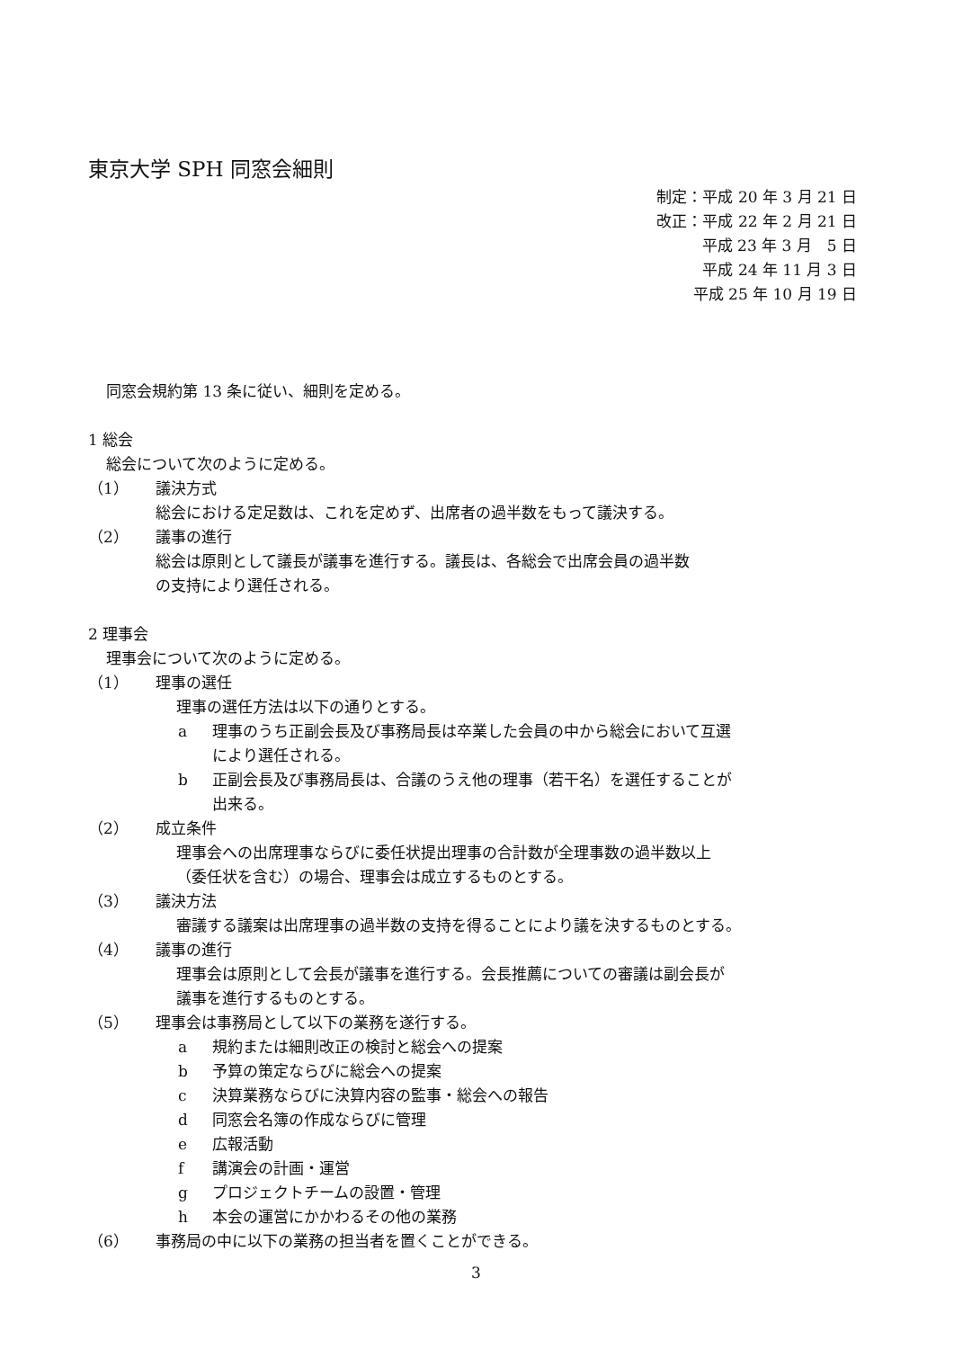東京大学 SPH 同窓会細則
制定：平成 20 年 3 月 21 日
改正：平成 22 年 2 月 21 日
平成 23 年 3 月　5 日
平成 24 年 11 月 3 日
平成 25 年 10 月 19 日
同窓会規約第 13 条に従い、細則を定める。
1 総会
総会について次のように定める。
（1） 議決方式
総会における定足数は、これを定めず、出席者の過半数をもって議決する。
（2） 議事の進行
総会は原則として議長が議事を進行する。議長は、各総会で出席会員の過半数
の支持により選任される。
2 理事会
理事会について次のように定める。
（1） 理事の選任
理事の選任方法は以下の通りとする。
a 理事のうち正副会長及び事務局長は卒業した会員の中から総会において互選
により選任される。
b 正副会長及び事務局長は、合議のうえ他の理事（若干名）を選任することが
出来る。
（2） 成立条件
理事会への出席理事ならびに委任状提出理事の合計数が全理事数の過半数以上
（委任状を含む）の場合、理事会は成立するものとする。
（3） 議決方法
審議する議案は出席理事の過半数の支持を得ることにより議を決するものとする。
（4） 議事の進行
理事会は原則として会長が議事を進行する。会長推薦についての審議は副会長が
議事を進行するものとする。
（5） 理事会は事務局として以下の業務を遂行する。
a 規約または細則改正の検討と総会への提案
b 予算の策定ならびに総会への提案
c 決算業務ならびに決算内容の監事・総会への報告
d 同窓会名簿の作成ならびに管理
e 広報活動
f 講演会の計画・運営
g プロジェクトチームの設置・管理
h 本会の運営にかかわるその他の業務
（6） 事務局の中に以下の業務の担当者を置くことができる。
3